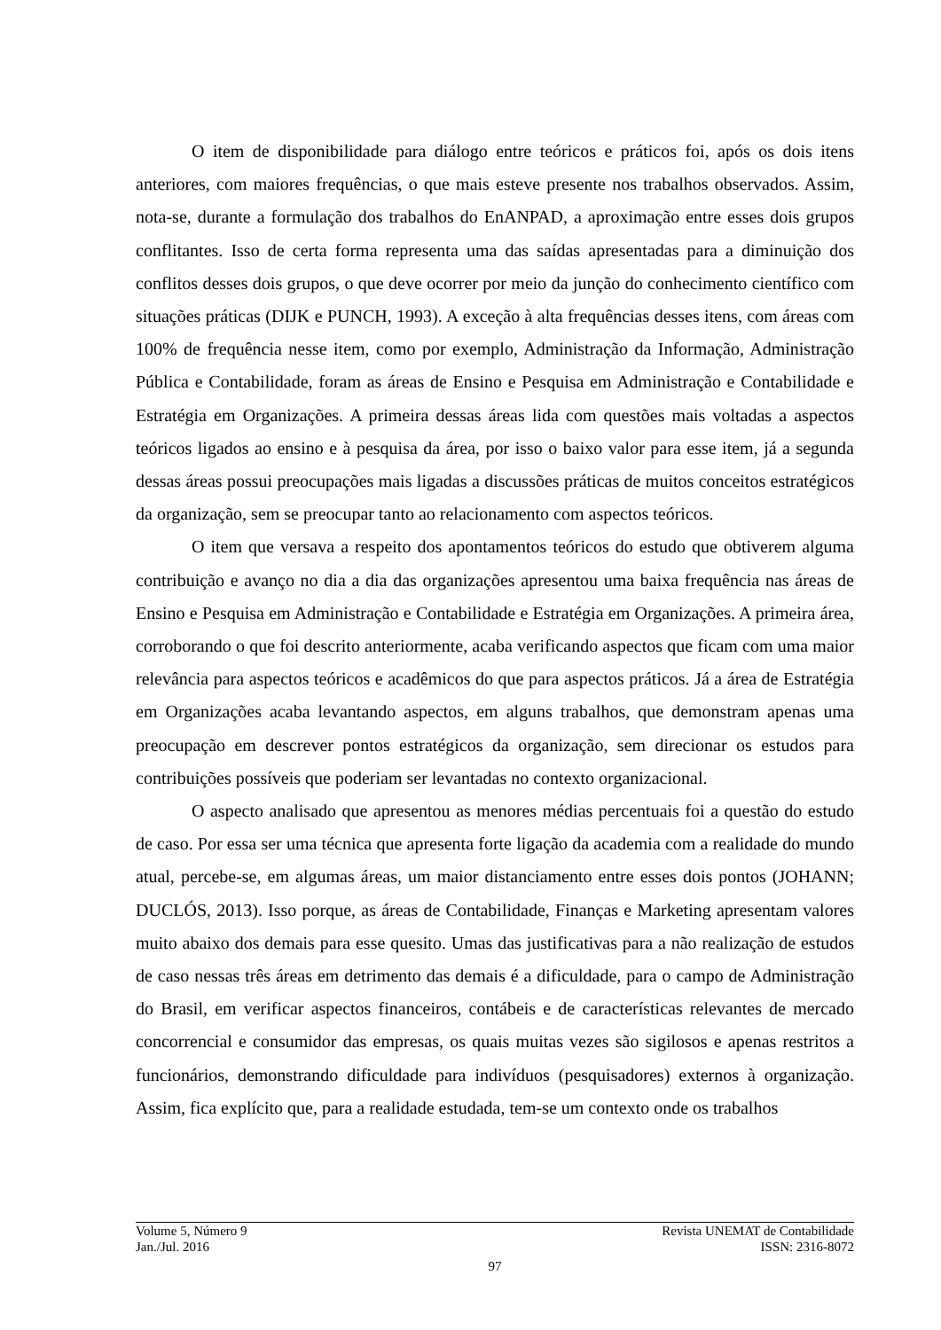O item de disponibilidade para diálogo entre teóricos e práticos foi, após os dois itens anteriores, com maiores frequências, o que mais esteve presente nos trabalhos observados. Assim, nota-se, durante a formulação dos trabalhos do EnANPAD, a aproximação entre esses dois grupos conflitantes. Isso de certa forma representa uma das saídas apresentadas para a diminuição dos conflitos desses dois grupos, o que deve ocorrer por meio da junção do conhecimento científico com situações práticas (DIJK e PUNCH, 1993). A exceção à alta frequências desses itens, com áreas com 100% de frequência nesse item, como por exemplo, Administração da Informação, Administração Pública e Contabilidade, foram as áreas de Ensino e Pesquisa em Administração e Contabilidade e Estratégia em Organizações. A primeira dessas áreas lida com questões mais voltadas a aspectos teóricos ligados ao ensino e à pesquisa da área, por isso o baixo valor para esse item, já a segunda dessas áreas possui preocupações mais ligadas a discussões práticas de muitos conceitos estratégicos da organização, sem se preocupar tanto ao relacionamento com aspectos teóricos.
O item que versava a respeito dos apontamentos teóricos do estudo que obtiverem alguma contribuição e avanço no dia a dia das organizações apresentou uma baixa frequência nas áreas de Ensino e Pesquisa em Administração e Contabilidade e Estratégia em Organizações. A primeira área, corroborando o que foi descrito anteriormente, acaba verificando aspectos que ficam com uma maior relevância para aspectos teóricos e acadêmicos do que para aspectos práticos. Já a área de Estratégia em Organizações acaba levantando aspectos, em alguns trabalhos, que demonstram apenas uma preocupação em descrever pontos estratégicos da organização, sem direcionar os estudos para contribuições possíveis que poderiam ser levantadas no contexto organizacional.
O aspecto analisado que apresentou as menores médias percentuais foi a questão do estudo de caso. Por essa ser uma técnica que apresenta forte ligação da academia com a realidade do mundo atual, percebe-se, em algumas áreas, um maior distanciamento entre esses dois pontos (JOHANN; DUCLÓS, 2013). Isso porque, as áreas de Contabilidade, Finanças e Marketing apresentam valores muito abaixo dos demais para esse quesito. Umas das justificativas para a não realização de estudos de caso nessas três áreas em detrimento das demais é a dificuldade, para o campo de Administração do Brasil, em verificar aspectos financeiros, contábeis e de características relevantes de mercado concorrencial e consumidor das empresas, os quais muitas vezes são sigilosos e apenas restritos a funcionários, demonstrando dificuldade para indivíduos (pesquisadores) externos à organização. Assim, fica explícito que, para a realidade estudada, tem-se um contexto onde os trabalhos
Volume 5, Número 9 Revista UNEMAT de Contabilidade
Jan./Jul. 2016 ISSN: 2316-8072
97